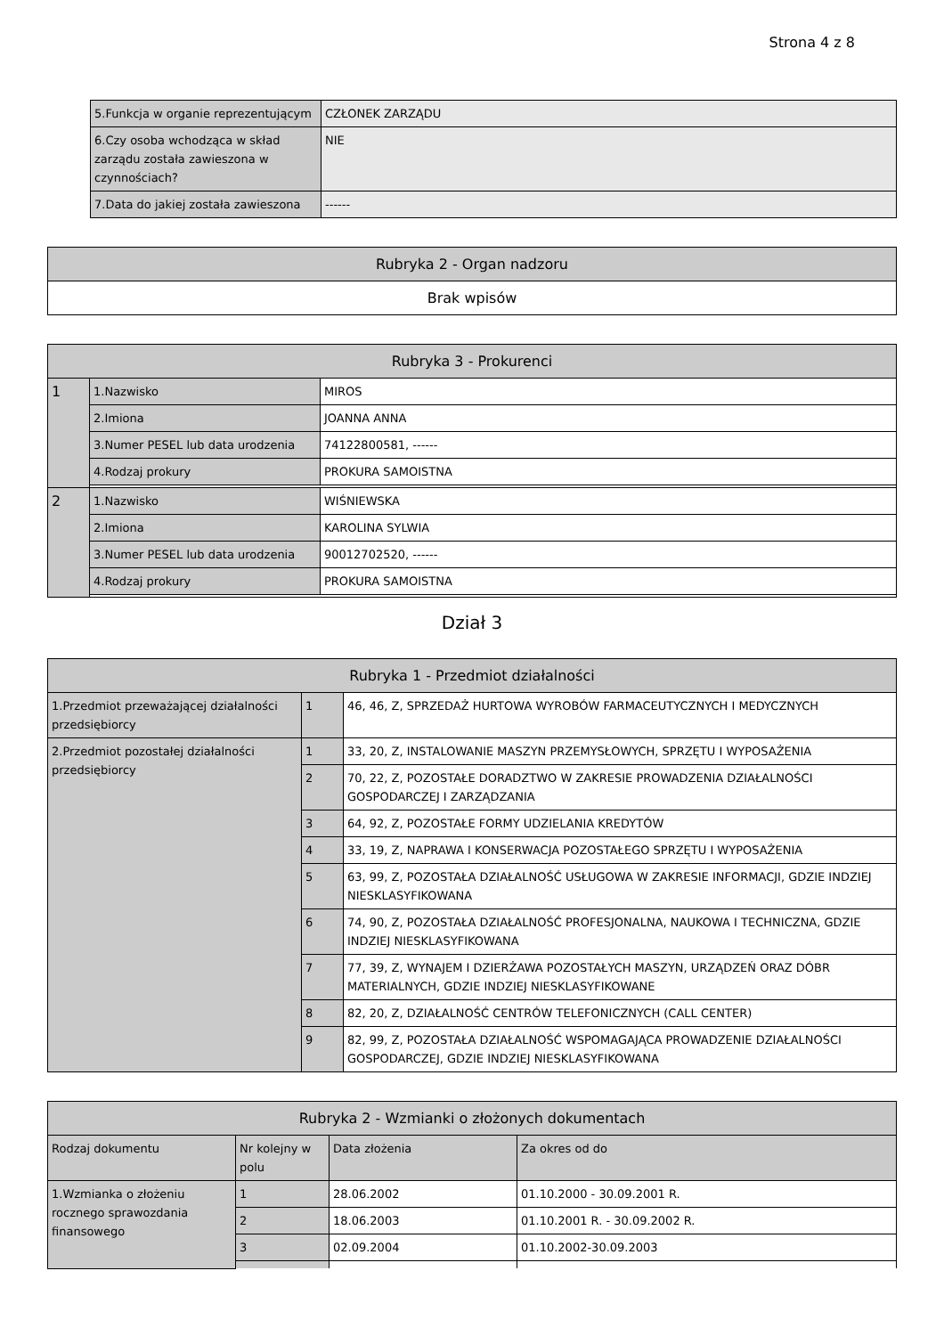Strona 4 z 8
| 5.Funkcja w organie reprezentującym | CZŁONEK ZARZĄDU |
| 6.Czy osoba wchodząca w skład zarządu została zawieszona w czynnościach? | NIE |
| 7.Data do jakiej została zawieszona | ------ |
| Rubryka 2 - Organ nadzoru |
| --- |
| Brak wpisów |
| Rubryka 3 - Prokurenci | | |
| --- | --- | --- |
| 1 | 1.Nazwisko | MIROS |
| | 2.Imiona | JOANNA ANNA |
| | 3.Numer PESEL lub data urodzenia | 74122800581, ------ |
| | 4.Rodzaj prokury | PROKURA SAMOISTNA |
| 2 | 1.Nazwisko | WIŚNIEWSKA |
| | 2.Imiona | KAROLINA SYLWIA |
| | 3.Numer PESEL lub data urodzenia | 90012702520, ------ |
| | 4.Rodzaj prokury | PROKURA SAMOISTNA |
Dział 3
| Rubryka 1 - Przedmiot działalności | | |
| --- | --- | --- |
| 1.Przedmiot przeważającej działalności przedsiębiorcy | 1 | 46, 46, Z, SPRZEDAŻ HURTOWA WYROBÓW FARMACEUTYCZNYCH I MEDYCZNYCH |
| 2.Przedmiot pozostałej działalności przedsiębiorcy | 1 | 33, 20, Z, INSTALOWANIE MASZYN PRZEMYSŁOWYCH, SPRZĘTU I WYPOSAŻENIA |
| | 2 | 70, 22, Z, POZOSTAŁE DORADZTWO W ZAKRESIE PROWADZENIA DZIAŁALNOŚCI GOSPODARCZEJ I ZARZĄDZANIA |
| | 3 | 64, 92, Z, POZOSTAŁE FORMY UDZIELANIA KREDYTÓW |
| | 4 | 33, 19, Z, NAPRAWA I KONSERWACJA POZOSTAŁEGO SPRZĘTU I WYPOSAŻENIA |
| | 5 | 63, 99, Z, POZOSTAŁA DZIAŁALNOŚĆ USŁUGOWA W ZAKRESIE INFORMACJI, GDZIE INDZIEJ NIESKLASYFIKOWANA |
| | 6 | 74, 90, Z, POZOSTAŁA DZIAŁALNOŚĆ PROFESJONALNA, NAUKOWA I TECHNICZNA, GDZIE INDZIEJ NIESKLASYFIKOWANA |
| | 7 | 77, 39, Z, WYNAJEM I DZIERŻAWA POZOSTAŁYCH MASZYN, URZĄDZEŃ ORAZ DÓBR MATERIALNYCH, GDZIE INDZIEJ NIESKLASYFIKOWANE |
| | 8 | 82, 20, Z, DZIAŁALNOŚĆ CENTRÓW TELEFONICZNYCH (CALL CENTER) |
| | 9 | 82, 99, Z, POZOSTAŁA DZIAŁALNOŚĆ WSPOMAGAJĄCA PROWADZENIE DZIAŁALNOŚCI GOSPODARCZEJ, GDZIE INDZIEJ NIESKLASYFIKOWANA |
| Rubryka 2 - Wzmianki o złożonych dokumentach | | | |
| --- | --- | --- | --- |
| Rodzaj dokumentu | Nr kolejny w polu | Data złożenia | Za okres od do |
| 1.Wzmianka o złożeniu rocznego sprawozdania finansowego | 1 | 28.06.2002 | 01.10.2000 - 30.09.2001 R. |
| | 2 | 18.06.2003 | 01.10.2001 R. - 30.09.2002 R. |
| | 3 | 02.09.2004 | 01.10.2002-30.09.2003 |